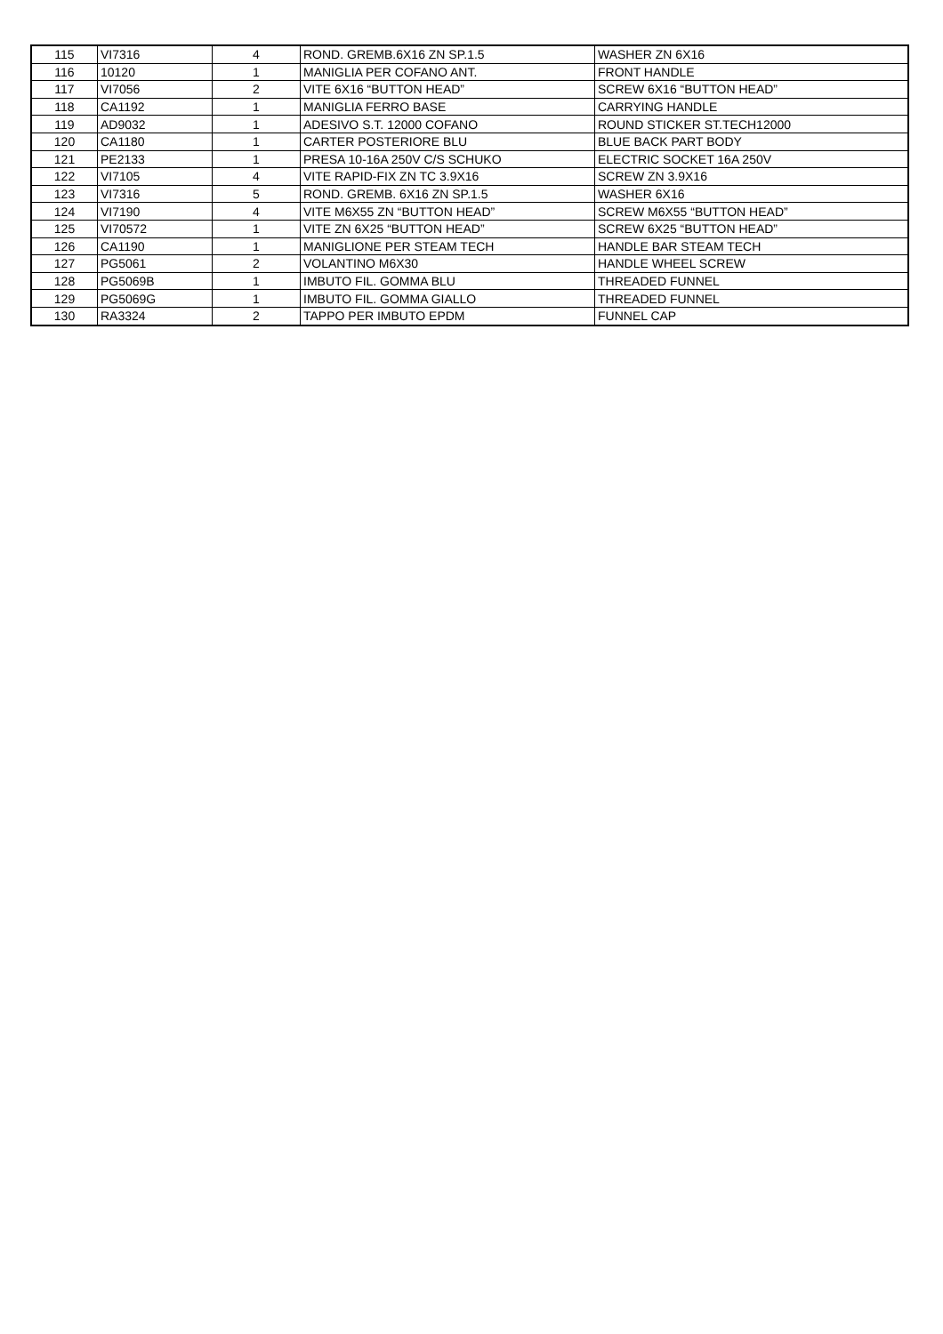| 115 | VI7316 | 4 | ROND. GREMB.6X16 ZN SP.1.5 | WASHER ZN 6X16 |
| 116 | 10120 | 1 | MANIGLIA PER COFANO ANT. | FRONT HANDLE |
| 117 | VI7056 | 2 | VITE 6X16 “BUTTON HEAD” | SCREW 6X16 “BUTTON HEAD” |
| 118 | CA1192 | 1 | MANIGLIA FERRO BASE | CARRYING HANDLE |
| 119 | AD9032 | 1 | ADESIVO S.T. 12000 COFANO | ROUND STICKER ST.TECH12000 |
| 120 | CA1180 | 1 | CARTER POSTERIORE BLU | BLUE BACK PART BODY |
| 121 | PE2133 | 1 | PRESA 10-16A 250V C/S SCHUKO | ELECTRIC SOCKET 16A 250V |
| 122 | VI7105 | 4 | VITE RAPID-FIX ZN TC 3.9X16 | SCREW ZN 3.9X16 |
| 123 | VI7316 | 5 | ROND. GREMB. 6X16 ZN SP.1.5 | WASHER 6X16 |
| 124 | VI7190 | 4 | VITE M6X55 ZN “BUTTON HEAD” | SCREW M6X55 “BUTTON HEAD” |
| 125 | VI70572 | 1 | VITE ZN 6X25 “BUTTON HEAD” | SCREW 6X25 “BUTTON HEAD” |
| 126 | CA1190 | 1 | MANIGLIONE PER STEAM TECH | HANDLE BAR STEAM TECH |
| 127 | PG5061 | 2 | VOLANTINO M6X30 | HANDLE WHEEL SCREW |
| 128 | PG5069B | 1 | IMBUTO FIL. GOMMA BLU | THREADED FUNNEL |
| 129 | PG5069G | 1 | IMBUTO FIL. GOMMA GIALLO | THREADED FUNNEL |
| 130 | RA3324 | 2 | TAPPO PER IMBUTO EPDM | FUNNEL CAP |